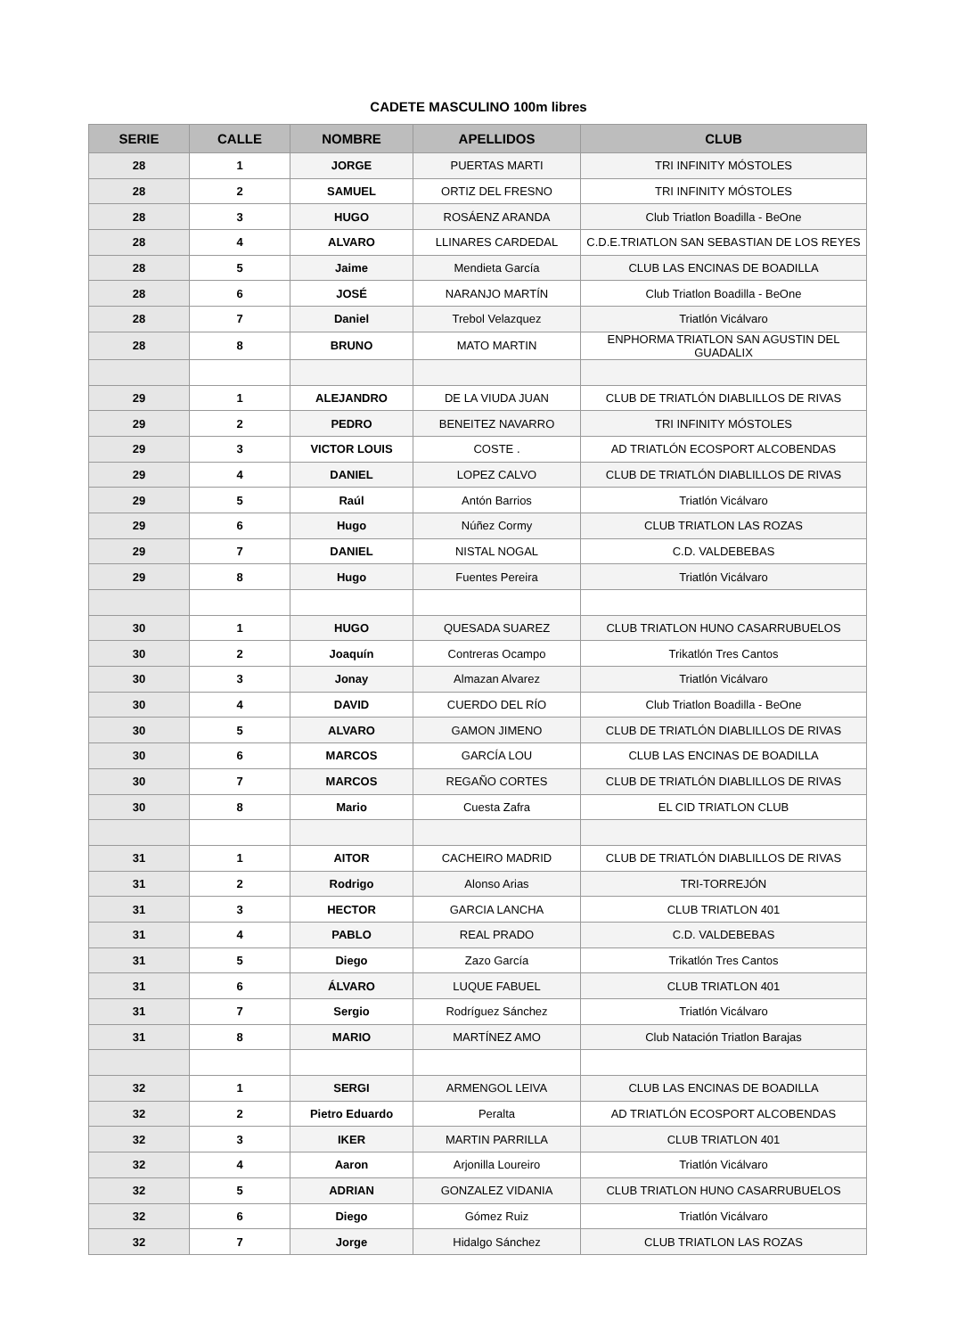CADETE MASCULINO 100m libres
| SERIE | CALLE | NOMBRE | APELLIDOS | CLUB |
| --- | --- | --- | --- | --- |
| 28 | 1 | JORGE | PUERTAS MARTI | TRI INFINITY MÓSTOLES |
| 28 | 2 | SAMUEL | ORTIZ DEL FRESNO | TRI INFINITY MÓSTOLES |
| 28 | 3 | HUGO | ROSÁENZ ARANDA | Club Triatlon Boadilla - BeOne |
| 28 | 4 | ALVARO | LLINARES CARDEDAL | C.D.E.TRIATLON SAN SEBASTIAN DE LOS REYES |
| 28 | 5 | Jaime | Mendieta García | CLUB LAS ENCINAS DE BOADILLA |
| 28 | 6 | JOSÉ | NARANJO MARTÍN | Club Triatlon Boadilla - BeOne |
| 28 | 7 | Daniel | Trebol Velazquez | Triatlón Vicálvaro |
| 28 | 8 | BRUNO | MATO MARTIN | ENPHORMA TRIATLON SAN AGUSTIN DEL GUADALIX |
| 29 | 1 | ALEJANDRO | DE LA VIUDA JUAN | CLUB DE TRIATLÓN DIABLILLOS DE RIVAS |
| 29 | 2 | PEDRO | BENEITEZ NAVARRO | TRI INFINITY MÓSTOLES |
| 29 | 3 | VICTOR LOUIS | COSTE . | AD TRIATLÓN ECOSPORT ALCOBENDAS |
| 29 | 4 | DANIEL | LOPEZ CALVO | CLUB DE TRIATLÓN DIABLILLOS DE RIVAS |
| 29 | 5 | Raúl | Antón Barrios | Triatlón Vicálvaro |
| 29 | 6 | Hugo | Núñez Cormy | CLUB TRIATLON LAS ROZAS |
| 29 | 7 | DANIEL | NISTAL NOGAL | C.D. VALDEBEBAS |
| 29 | 8 | Hugo | Fuentes Pereira | Triatlón Vicálvaro |
| 30 | 1 | HUGO | QUESADA SUAREZ | CLUB TRIATLON HUNO CASARRUBUELOS |
| 30 | 2 | Joaquín | Contreras Ocampo | Trikatlón Tres Cantos |
| 30 | 3 | Jonay | Almazan Alvarez | Triatlón Vicálvaro |
| 30 | 4 | DAVID | CUERDO DEL RÍO | Club Triatlon Boadilla - BeOne |
| 30 | 5 | ALVARO | GAMON JIMENO | CLUB DE TRIATLÓN DIABLILLOS DE RIVAS |
| 30 | 6 | MARCOS | GARCÍA LOU | CLUB LAS ENCINAS DE BOADILLA |
| 30 | 7 | MARCOS | REGAÑO CORTES | CLUB DE TRIATLÓN DIABLILLOS DE RIVAS |
| 30 | 8 | Mario | Cuesta Zafra | EL CID TRIATLON CLUB |
| 31 | 1 | AITOR | CACHEIRO MADRID | CLUB DE TRIATLÓN DIABLILLOS DE RIVAS |
| 31 | 2 | Rodrigo | Alonso Arias | TRI-TORREJÓN |
| 31 | 3 | HECTOR | GARCIA LANCHA | CLUB TRIATLON 401 |
| 31 | 4 | PABLO | REAL PRADO | C.D. VALDEBEBAS |
| 31 | 5 | Diego | Zazo García | Trikatlón Tres Cantos |
| 31 | 6 | ÁLVARO | LUQUE FABUEL | CLUB TRIATLON 401 |
| 31 | 7 | Sergio | Rodríguez Sánchez | Triatlón Vicálvaro |
| 31 | 8 | MARIO | MARTÍNEZ AMO | Club Natación Triatlon Barajas |
| 32 | 1 | SERGI | ARMENGOL LEIVA | CLUB LAS ENCINAS DE BOADILLA |
| 32 | 2 | Pietro Eduardo | Peralta | AD TRIATLÓN ECOSPORT ALCOBENDAS |
| 32 | 3 | IKER | MARTIN PARRILLA | CLUB TRIATLON 401 |
| 32 | 4 | Aaron | Arjonilla Loureiro | Triatlón Vicálvaro |
| 32 | 5 | ADRIAN | GONZALEZ VIDANIA | CLUB TRIATLON HUNO CASARRUBUELOS |
| 32 | 6 | Diego | Gómez Ruiz | Triatlón Vicálvaro |
| 32 | 7 | Jorge | Hidalgo Sánchez | CLUB TRIATLON LAS ROZAS |